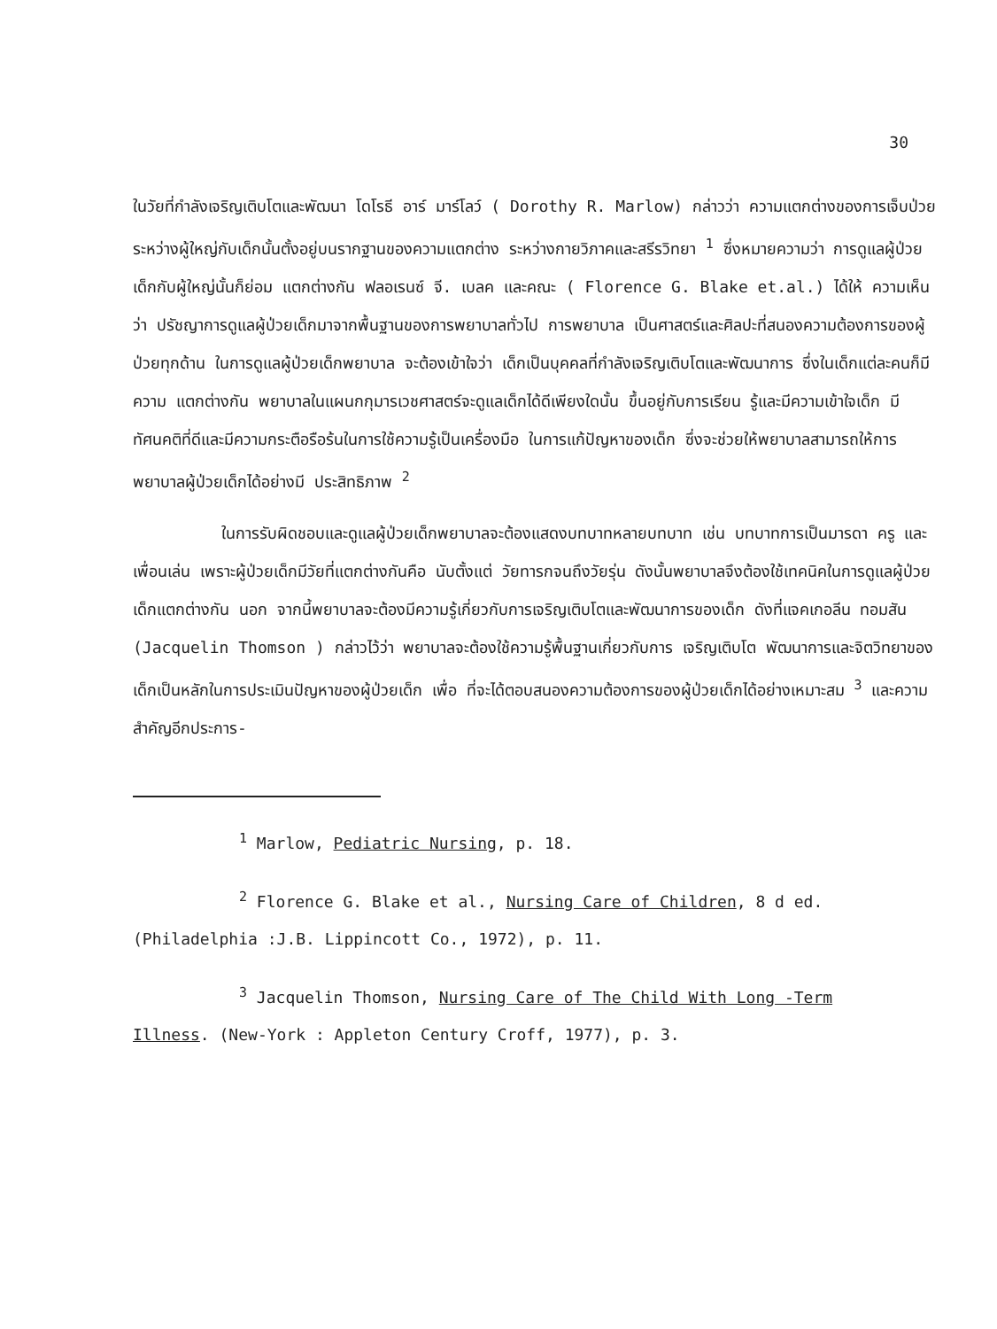30
ในวัยที่กำลังเจริญเติบโตและพัฒนา โดโรธี อาร์ มาร์โลว์ ( Dorothy R. Marlow) กล่าวว่า ความแตกต่างของการเจ็บป่วยระหว่างผู้ใหญ่กับเด็กนั้นตั้งอยู่บนรากฐานของความแตกต่าง ระหว่างกายวิภาคและสรีรวิทยา <sup>1</sup> ซึ่งหมายความว่า การดูแลผู้ป่วยเด็กกับผู้ใหญ่นั้นก็ย่อม แตกต่างกัน ฟลอเรนซ์ จี. เบลค และคณะ ( Florence G. Blake et.al.) ได้ให้ ความเห็นว่า ปรัชญาการดูแลผู้ป่วยเด็กมาจากพื้นฐานของการพยาบาลทั่วไป การพยาบาล เป็นศาสตร์และศิลปะที่สนองความต้องการของผู้ป่วยทุกด้าน ในการดูแลผู้ป่วยเด็กพยาบาล จะต้องเข้าใจว่า เด็กเป็นบุคคลที่กำลังเจริญเติบโตและพัฒนาการ ซึ่งในเด็กแต่ละคนก็มีความ แตกต่างกัน พยาบาลในแผนกกุมารเวชศาสตร์จะดูแลเด็กได้ดีเพียงใดนั้น ขึ้นอยู่กับการเรียน รู้และมีความเข้าใจเด็ก มีทัศนคติที่ดีและมีความกระตือรือร้นในการใช้ความรู้เป็นเครื่องมือ ในการแก้ปัญหาของเด็ก ซึ่งจะช่วยให้พยาบาลสามารถให้การพยาบาลผู้ป่วยเด็กได้อย่างมี ประสิทธิภาพ <sup>2</sup>
ในการรับผิดชอบและดูแลผู้ป่วยเด็กพยาบาลจะต้องแสดงบทบาทหลายบทบาท เช่น บทบาทการเป็นมารดา ครู และเพื่อนเล่น เพราะผู้ป่วยเด็กมีวัยที่แตกต่างกันคือ นับตั้งแต่ วัยทารกจนถึงวัยรุ่น ดังนั้นพยาบาลจึงต้องใช้เทคนิคในการดูแลผู้ป่วยเด็กแตกต่างกัน นอก จากนี้พยาบาลจะต้องมีความรู้เกี่ยวกับการเจริญเติบโตและพัฒนาการของเด็ก ดังที่แจคเกอลีน ทอมสัน (Jacquelin Thomson ) กล่าวไว้ว่า พยาบาลจะต้องใช้ความรู้พื้นฐานเกี่ยวกับการ เจริญเติบโต พัฒนาการและจิตวิทยาของเด็กเป็นหลักในการประเมินปัญหาของผู้ป่วยเด็ก เพื่อ ที่จะได้ตอบสนองความต้องการของผู้ป่วยเด็กได้อย่างเหมาะสม <sup>3</sup> และความสำคัญอีกประการ-
<sup>1</sup> Marlow, Pediatric Nursing, p. 18.
<sup>2</sup> Florence G. Blake et al., Nursing Care of Children, 8 d ed.
(Philadelphia :J.B. Lippincott Co., 1972), p. 11.
<sup>3</sup> Jacquelin Thomson, Nursing Care of The Child With Long -Term
Illness. (New-York : Appleton Century Croff, 1977), p. 3.